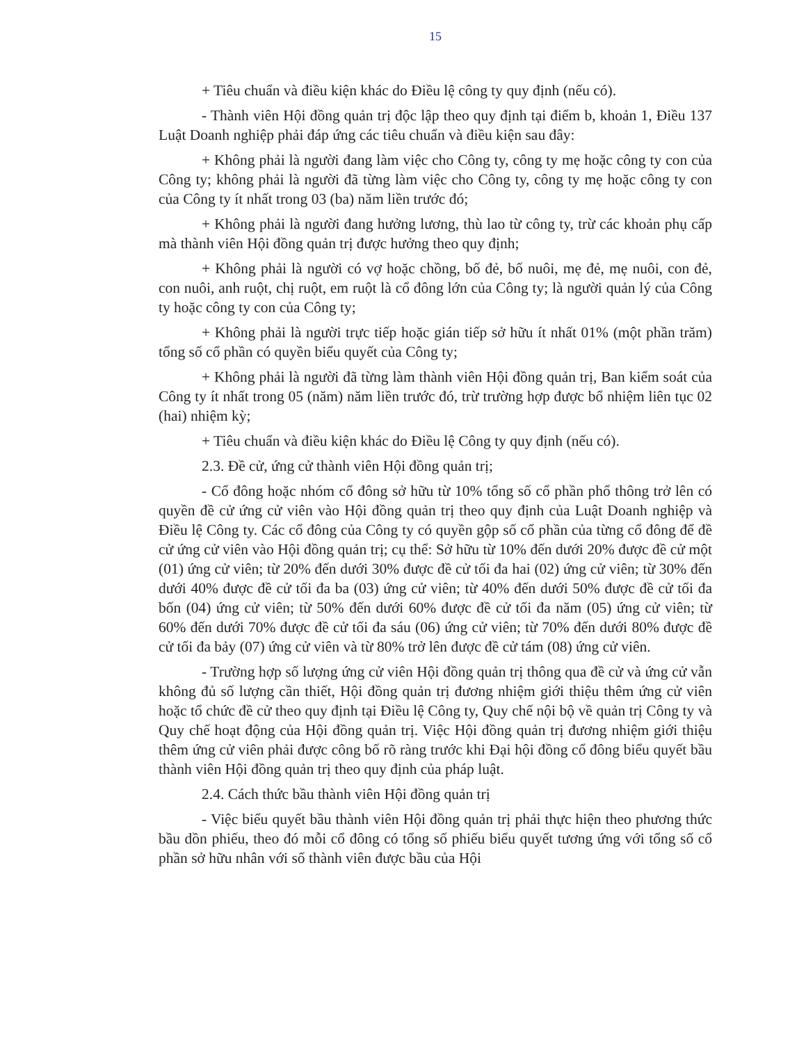15
+ Tiêu chuẩn và điều kiện khác do Điều lệ công ty quy định (nếu có).
- Thành viên Hội đồng quản trị độc lập theo quy định tại điểm b, khoản 1, Điều 137 Luật Doanh nghiệp phải đáp ứng các tiêu chuẩn và điều kiện sau đây:
+ Không phải là người đang làm việc cho Công ty, công ty mẹ hoặc công ty con của Công ty; không phải là người đã từng làm việc cho Công ty, công ty mẹ hoặc công ty con của Công ty ít nhất trong 03 (ba) năm liền trước đó;
+ Không phải là người đang hưởng lương, thù lao từ công ty, trừ các khoản phụ cấp mà thành viên Hội đồng quản trị được hưởng theo quy định;
+ Không phải là người có vợ hoặc chồng, bố đẻ, bố nuôi, mẹ đẻ, mẹ nuôi, con đẻ, con nuôi, anh ruột, chị ruột, em ruột là cổ đông lớn của Công ty; là người quản lý của Công ty hoặc công ty con của Công ty;
+ Không phải là người trực tiếp hoặc gián tiếp sở hữu ít nhất 01% (một phần trăm) tổng số cổ phần có quyền biểu quyết của Công ty;
+ Không phải là người đã từng làm thành viên Hội đồng quản trị, Ban kiểm soát của Công ty ít nhất trong 05 (năm) năm liền trước đó, trừ trường hợp được bổ nhiệm liên tục 02 (hai) nhiệm kỳ;
+ Tiêu chuẩn và điều kiện khác do Điều lệ Công ty quy định (nếu có).
2.3. Đề cử, ứng cử thành viên Hội đồng quản trị;
- Cổ đông hoặc nhóm cổ đông sở hữu từ 10% tổng số cổ phần phổ thông trở lên có quyền đề cử ứng cử viên vào Hội đồng quản trị theo quy định của Luật Doanh nghiệp và Điều lệ Công ty. Các cổ đông của Công ty có quyền gộp số cổ phần của từng cổ đông để đề cử ứng cử viên vào Hội đồng quản trị; cụ thể: Sở hữu từ 10% đến dưới 20% được đề cử một (01) ứng cử viên; từ 20% đến dưới 30% được đề cử tối đa hai (02) ứng cử viên; từ 30% đến dưới 40% được đề cử tối đa ba (03) ứng cử viên; từ 40% đến dưới 50% được đề cử tối đa bốn (04) ứng cử viên; từ 50% đến dưới 60% được đề cử tối đa năm (05) ứng cử viên; từ 60% đến dưới 70% được đề cử tối đa sáu (06) ứng cử viên; từ 70% đến dưới 80% được đề cử tối đa bảy (07) ứng cử viên và từ 80% trở lên được đề cử tám (08) ứng cử viên.
- Trường hợp số lượng ứng cử viên Hội đồng quản trị thông qua đề cử và ứng cử vẫn không đủ số lượng cần thiết, Hội đồng quản trị đương nhiệm giới thiệu thêm ứng cử viên hoặc tổ chức đề cử theo quy định tại Điều lệ Công ty, Quy chế nội bộ về quản trị Công ty và Quy chế hoạt động của Hội đồng quản trị. Việc Hội đồng quản trị đương nhiệm giới thiệu thêm ứng cử viên phải được công bố rõ ràng trước khi Đại hội đồng cổ đông biểu quyết bầu thành viên Hội đồng quản trị theo quy định của pháp luật.
2.4. Cách thức bầu thành viên Hội đồng quản trị
- Việc biểu quyết bầu thành viên Hội đồng quản trị phải thực hiện theo phương thức bầu dồn phiếu, theo đó mỗi cổ đông có tổng số phiếu biểu quyết tương ứng với tổng số cổ phần sở hữu nhân với số thành viên được bầu của Hội